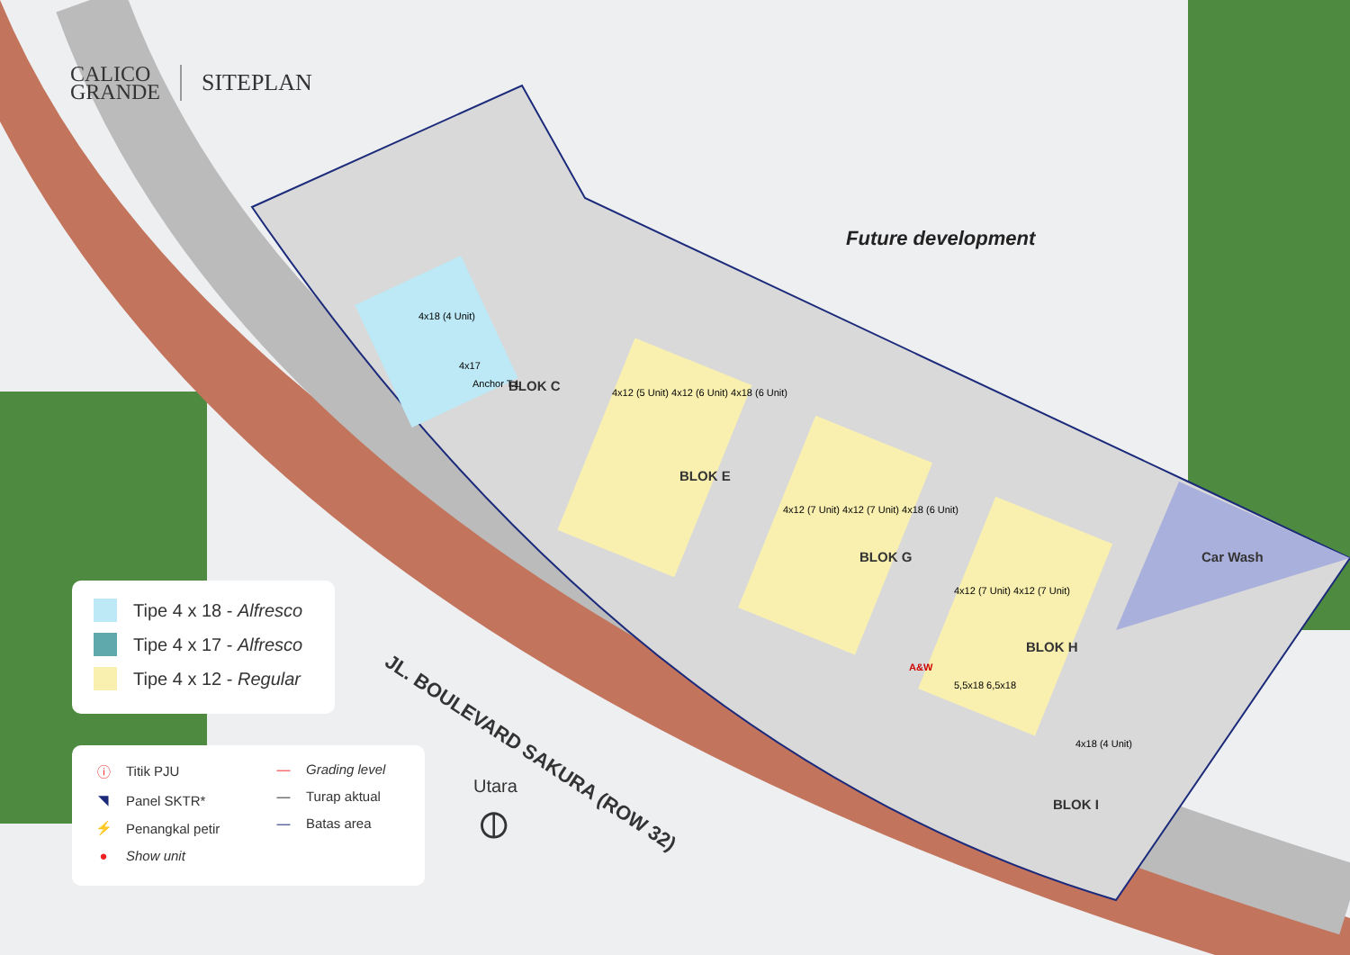CALICO
GRANDE
SITEPLAN
Future development
BLOK C
BLOK E
BLOK G
BLOK H
BLOK I
Car Wash
JL. BOULEVARD SAKURA (ROW 32)
4x18 (4 Unit)
4x17
Anchor T.1
4x12 (5 Unit) 4x12 (6 Unit) 4x18 (6 Unit)
4x12 (7 Unit) 4x12 (7 Unit) 4x18 (6 Unit)
4x12 (7 Unit) 4x12 (7 Unit)
A&W
5,5x18 6,5x18
4x18 (4 Unit)
Tipe 4 x 18 - Alfresco
Tipe 4 x 17 - Alfresco
Tipe 4 x 12 - Regular
ⓘ Titik PJU
◥ Panel SKTR*
⚡ Penangkal petir
● Show unit
— Grading level
— Turap aktual
— Batas area
Utara
⦶